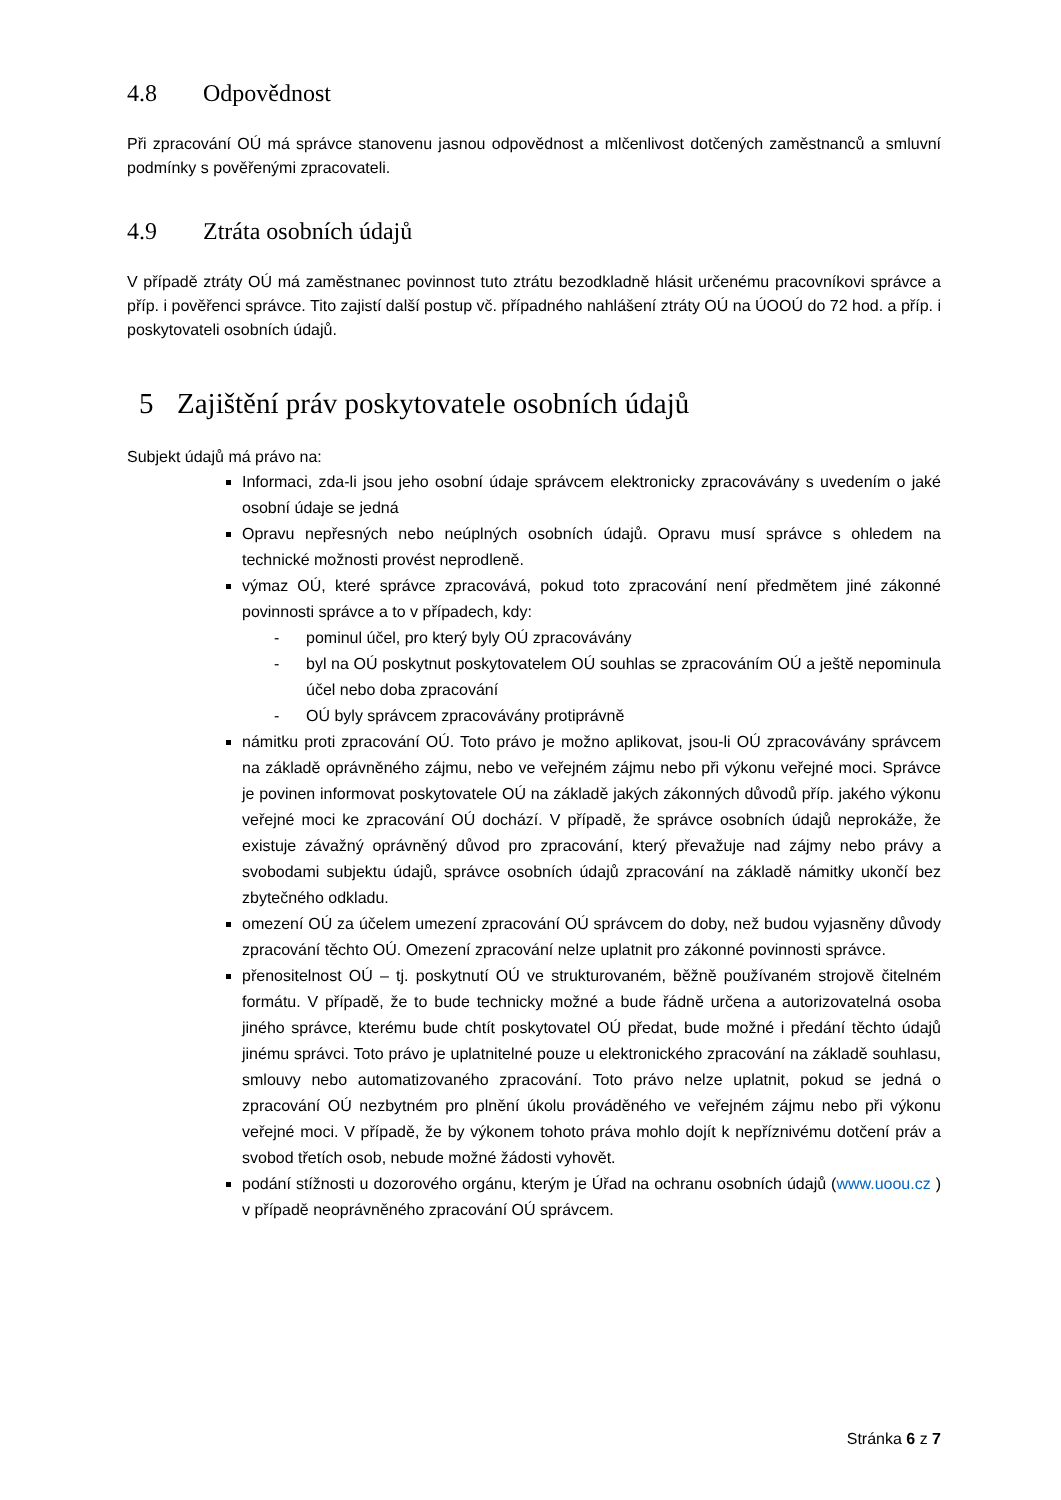4.8 Odpovědnost
Při zpracování OÚ má správce stanovenu jasnou odpovědnost a mlčenlivost dotčených zaměstnanců a smluvní podmínky s pověřenými zpracovateli.
4.9 Ztráta osobních údajů
V případě ztráty OÚ má zaměstnanec povinnost tuto ztrátu bezodkladně hlásit určenému pracovníkovi správce a příp. i pověřenci správce. Tito zajistí další postup vč. případného nahlášení ztráty OÚ na ÚOOÚ do 72 hod. a příp. i poskytovateli osobních údajů.
5 Zajištění práv poskytovatele osobních údajů
Subjekt údajů má právo na:
Informaci, zda-li jsou jeho osobní údaje správcem elektronicky zpracovávány s uvedením o jaké osobní údaje se jedná
Opravu nepřesných nebo neúplných osobních údajů. Opravu musí správce s ohledem na technické možnosti provést neprodleně.
výmaz OÚ, které správce zpracovává, pokud toto zpracování není předmětem jiné zákonné povinnosti správce a to v případech, kdy:
- pominul účel, pro který byly OÚ zpracovávány
- byl na OÚ poskytnut poskytovatelem OÚ souhlas se zpracováním OÚ a ještě nepominula účel nebo doba zpracování
- OÚ byly správcem zpracovávány protiprávně
námitku proti zpracování OÚ. Toto právo je možno aplikovat, jsou-li OÚ zpracovávány správcem na základě oprávněného zájmu, nebo ve veřejném zájmu nebo při výkonu veřejné moci. Správce je povinen informovat poskytovatele OÚ na základě jakých zákonných důvodů příp. jakého výkonu veřejné moci ke zpracování OÚ dochází. V případě, že správce osobních údajů neprokáže, že existuje závažný oprávněný důvod pro zpracování, který převažuje nad zájmy nebo právy a svobodami subjektu údajů, správce osobních údajů zpracování na základě námitky ukončí bez zbytečného odkladu.
omezení OÚ za účelem umezení zpracování OÚ správcem do doby, než budou vyjasněny důvody zpracování těchto OÚ. Omezení zpracování nelze uplatnit pro zákonné povinnosti správce.
přenositelnost OÚ – tj. poskytnutí OÚ ve strukturovaném, běžně používaném strojově čitelném formátu. V případě, že to bude technicky možné a bude řádně určena a autorizovatelná osoba jiného správce, kterému bude chtít poskytovatel OÚ předat, bude možné i předání těchto údajů jinému správci. Toto právo je uplatnitelné pouze u elektronického zpracování na základě souhlasu, smlouvy nebo automatizovaného zpracování. Toto právo nelze uplatnit, pokud se jedná o zpracování OÚ nezbytném pro plnění úkolu prováděného ve veřejném zájmu nebo při výkonu veřejné moci. V případě, že by výkonem tohoto práva mohlo dojít k nepříznivému dotčení práv a svobod třetích osob, nebude možné žádosti vyhovět.
podání stížnosti u dozorového orgánu, kterým je Úřad na ochranu osobních údajů (www.uoou.cz ) v případě neoprávněného zpracování OÚ správcem.
Stránka 6 z 7